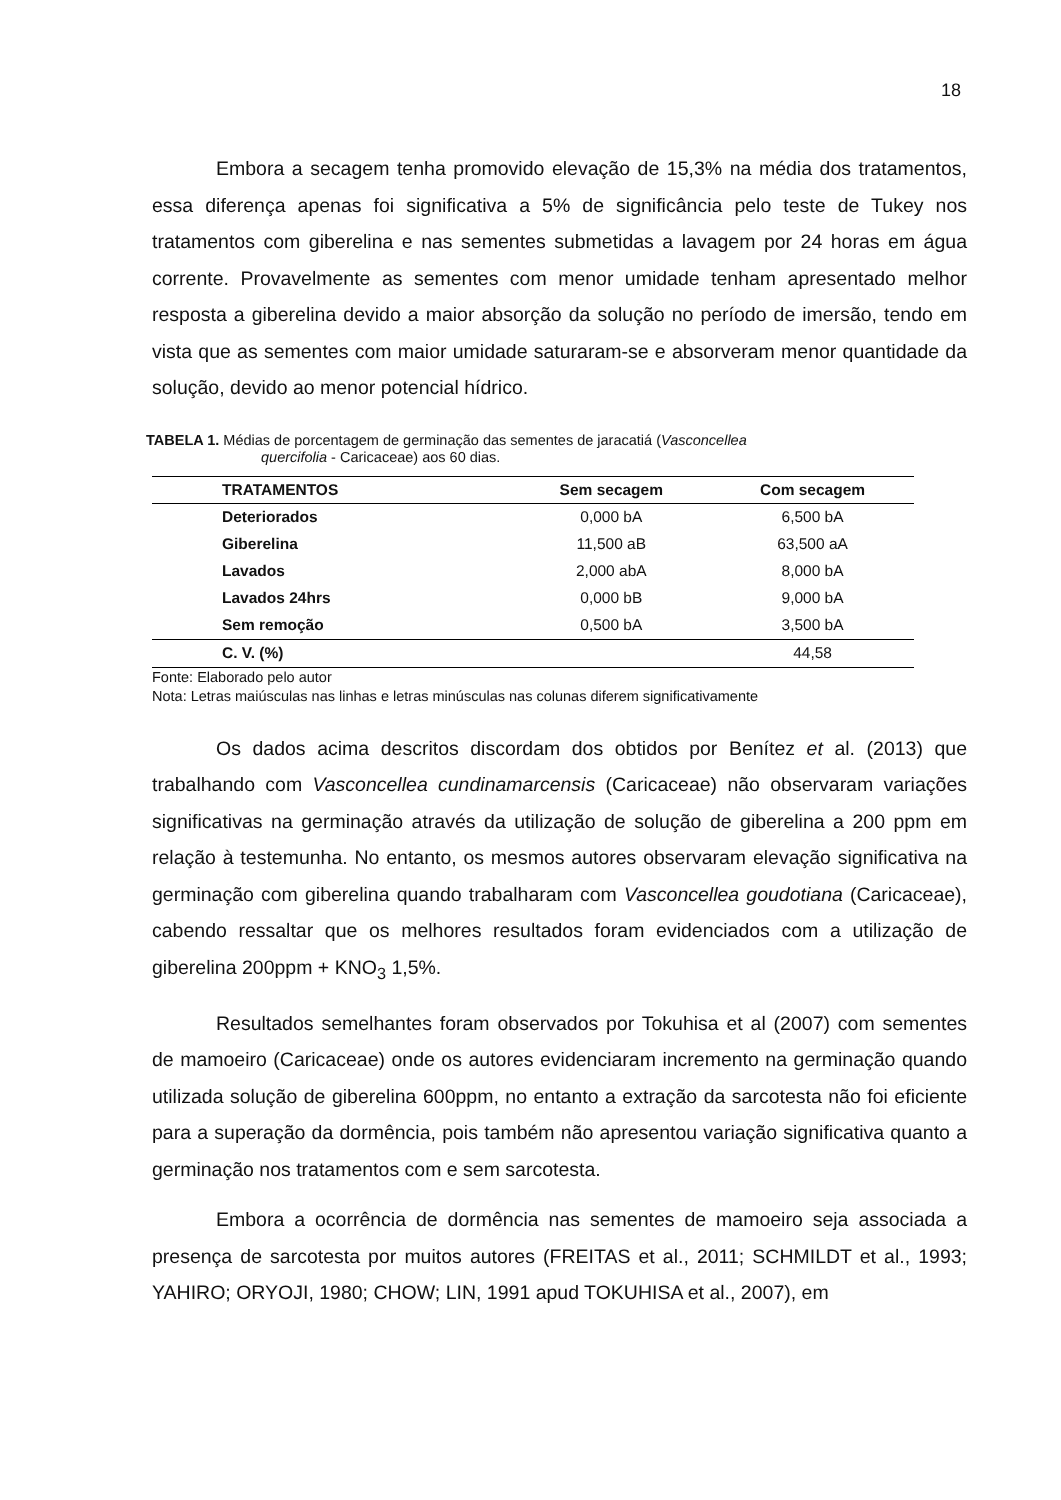18
Embora a secagem tenha promovido elevação de 15,3% na média dos tratamentos, essa diferença apenas foi significativa a 5% de significância pelo teste de Tukey nos tratamentos com giberelina e nas sementes submetidas a lavagem por 24 horas em água corrente. Provavelmente as sementes com menor umidade tenham apresentado melhor resposta a giberelina devido a maior absorção da solução no período de imersão, tendo em vista que as sementes com maior umidade saturaram-se e absorveram menor quantidade da solução, devido ao menor potencial hídrico.
TABELA 1. Médias de porcentagem de germinação das sementes de jaracatiá (Vasconcellea
quercifolia - Caricaceae) aos 60 dias.
| TRATAMENTOS | Sem secagem | Com secagem |
| --- | --- | --- |
| Deteriorados | 0,000 bA | 6,500 bA |
| Giberelina | 11,500 aB | 63,500 aA |
| Lavados | 2,000 abA | 8,000 bA |
| Lavados 24hrs | 0,000 bB | 9,000 bA |
| Sem remoção | 0,500 bA | 3,500 bA |
| C. V. (%) | | 44,58 |
Fonte: Elaborado pelo autor
Nota: Letras maiúsculas nas linhas e letras minúsculas nas colunas diferem significativamente
Os dados acima descritos discordam dos obtidos por Benítez et al. (2013) que trabalhando com Vasconcellea cundinamarcensis (Caricaceae) não observaram variações significativas na germinação através da utilização de solução de giberelina a 200 ppm em relação à testemunha. No entanto, os mesmos autores observaram elevação significativa na germinação com giberelina quando trabalharam com Vasconcellea goudotiana (Caricaceae), cabendo ressaltar que os melhores resultados foram evidenciados com a utilização de giberelina 200ppm + KNO<sub>3</sub> 1,5%.
Resultados semelhantes foram observados por Tokuhisa et al (2007) com sementes de mamoeiro (Caricaceae) onde os autores evidenciaram incremento na germinação quando utilizada solução de giberelina 600ppm, no entanto a extração da sarcotesta não foi eficiente para a superação da dormência, pois também não apresentou variação significativa quanto a germinação nos tratamentos com e sem sarcotesta.
Embora a ocorrência de dormência nas sementes de mamoeiro seja associada a presença de sarcotesta por muitos autores (FREITAS et al., 2011; SCHMILDT et al., 1993; YAHIRO; ORYOJI, 1980; CHOW; LIN, 1991 apud TOKUHISA et al., 2007), em